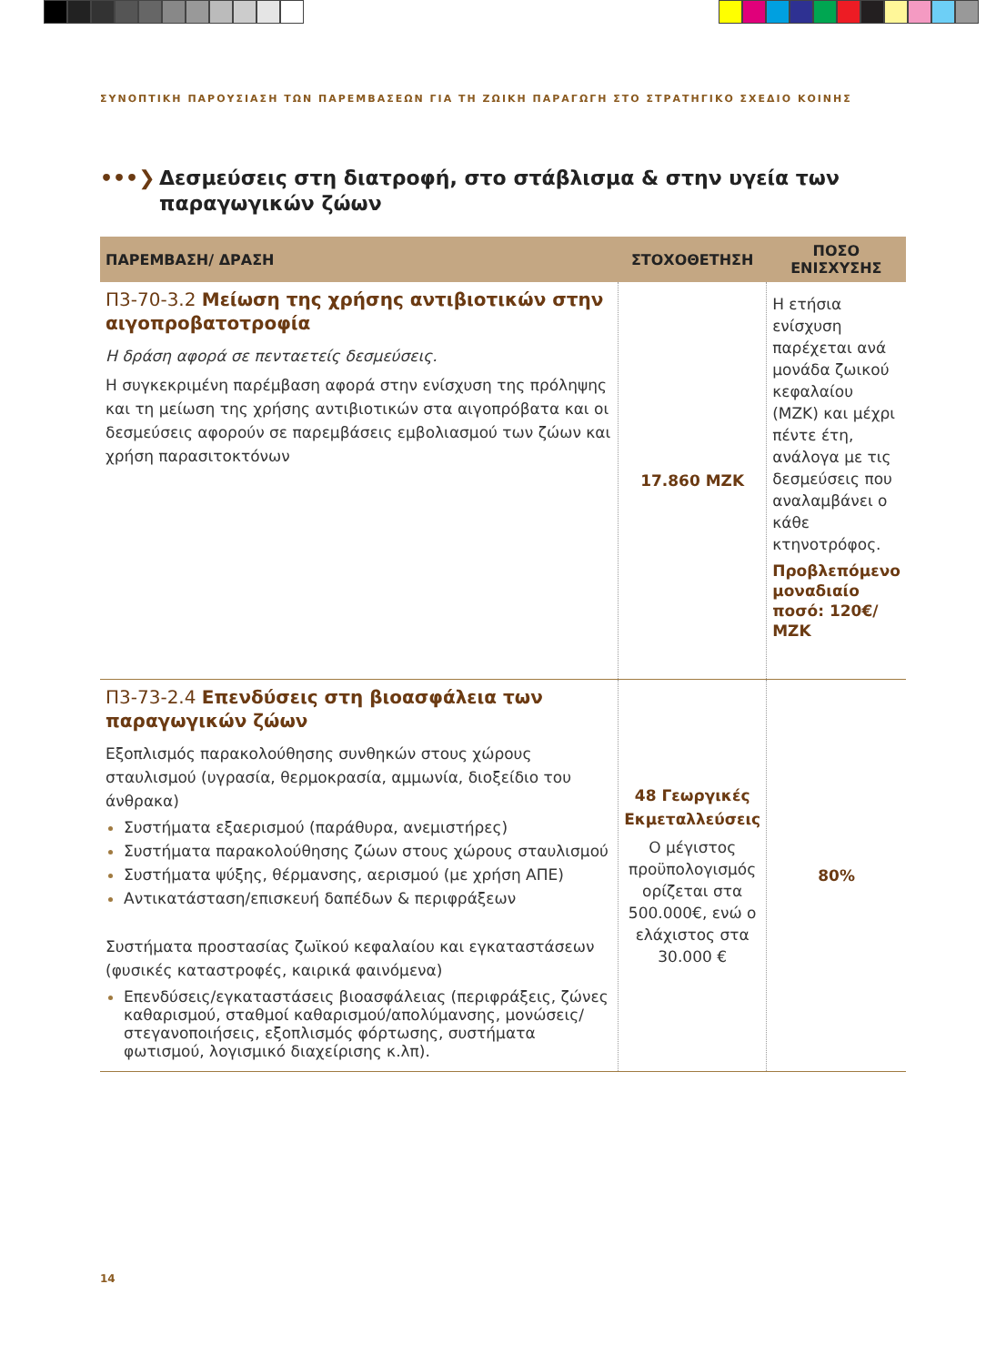ΣΥΝΟΠΤΙΚΗ ΠΑΡΟΥΣΙΑΣΗ ΤΩΝ ΠΑΡΕΜΒΑΣΕΩΝ ΓΙΑ ΤΗ ΖΩΙΚΗ ΠΑΡΑΓΩΓΗ ΣΤΟ ΣΤΡΑΤΗΓΙΚΟ ΣΧΕΔΙΟ ΚΟΙΝΗΣ
•••❯ Δεσμεύσεις στη διατροφή, στο στάβλισμα & στην υγεία των παραγωγικών ζώων
| ΠΑΡΕΜΒΑΣΗ/ ΔΡΑΣΗ | ΣΤΟΧΟΘΕΤΗΣΗ | ΠΟΣΟ ΕΝΙΣΧΥΣΗΣ |
| --- | --- | --- |
| Π3-70-3.2 Μείωση της χρήσης αντιβιοτικών στην αιγοπροβατοτροφία Η δράση αφορά σε πενταετείς δεσμεύσεις. Η συγκεκριμένη παρέμβαση αφορά στην ενίσχυση της πρόληψης και τη μείωση της χρήσης αντιβιοτικών στα αιγοπρόβατα και οι δεσμεύσεις αφορούν σε παρεμβάσεις εμβολιασμού των ζώων και χρήση παρασιτοκτόνων | 17.860 ΜΖΚ | Η ετήσια ενίσχυση παρέχεται ανά μονάδα ζωικού κεφαλαίου (ΜΖΚ) και μέχρι πέντε έτη, ανάλογα με τις δεσμεύσεις που αναλαμβάνει ο κάθε κτηνοτρόφος. Προβλεπόμενο μοναδιαίο ποσό: 120€/ ΜΖΚ |
| Π3-73-2.4 Επενδύσεις στη βιοασφάλεια των παραγωγικών ζώων Εξοπλισμός παρακολούθησης συνθηκών στους χώρους σταυλισμού (υγρασία, θερμοκρασία, αμμωνία, διοξείδιο του άνθρακα) Συστήματα εξαερισμού (παράθυρα, ανεμιστήρες) Συστήματα παρακολούθησης ζώων στους χώρους σταυλισμού Συστήματα ψύξης, θέρμανσης, αερισμού (με χρήση ΑΠΕ) Αντικατάσταση/επισκευή δαπέδων & περιφράξεων Συστήματα προστασίας ζωϊκού κεφαλαίου και εγκαταστάσεων (φυσικές καταστροφές, καιρικά φαινόμενα) Επενδύσεις/εγκαταστάσεις βιοασφάλειας (περιφράξεις, ζώνες καθαρισμού, σταθμοί καθαρισμού/απολύμανσης, μονώσεις/στεγανοποιήσεις, εξοπλισμός φόρτωσης, συστήματα φωτισμού, λογισμικό διαχείρισης κ.λπ). | 48 Γεωργικές Εκμεταλλεύσεις Ο μέγιστος προϋπολογισμός ορίζεται στα 500.000€, ενώ ο ελάχιστος στα 30.000 € | 80% |
14